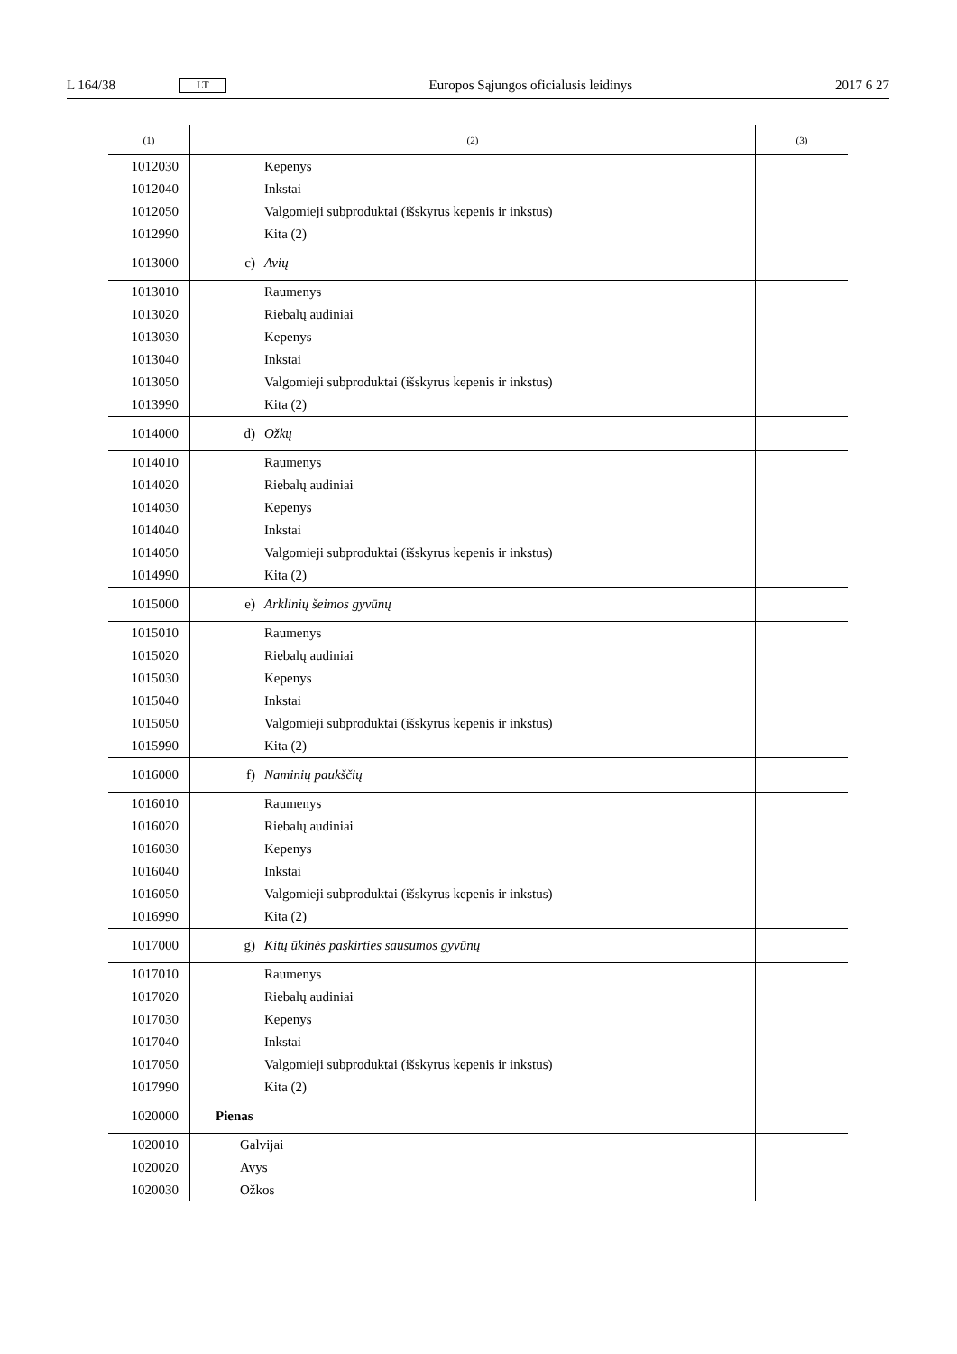L 164/38 LT Europos Sąjungos oficialusis leidinys 2017 6 27
| (1) | (2) | (3) |
| --- | --- | --- |
| 1012030 | Kepenys | |
| 1012040 | Inkstai | |
| 1012050 | Valgomieji subproduktai (išskyrus kepenis ir inkstus) | |
| 1012990 | Kita (2) | |
| 1013000 | c) Avių | |
| 1013010 | Raumenys | |
| 1013020 | Riebalų audiniai | |
| 1013030 | Kepenys | |
| 1013040 | Inkstai | |
| 1013050 | Valgomieji subproduktai (išskyrus kepenis ir inkstus) | |
| 1013990 | Kita (2) | |
| 1014000 | d) Ožkų | |
| 1014010 | Raumenys | |
| 1014020 | Riebalų audiniai | |
| 1014030 | Kepenys | |
| 1014040 | Inkstai | |
| 1014050 | Valgomieji subproduktai (išskyrus kepenis ir inkstus) | |
| 1014990 | Kita (2) | |
| 1015000 | e) Arklinių šeimos gyvūnų | |
| 1015010 | Raumenys | |
| 1015020 | Riebalų audiniai | |
| 1015030 | Kepenys | |
| 1015040 | Inkstai | |
| 1015050 | Valgomieji subproduktai (išskyrus kepenis ir inkstus) | |
| 1015990 | Kita (2) | |
| 1016000 | f) Naminių paukščių | |
| 1016010 | Raumenys | |
| 1016020 | Riebalų audiniai | |
| 1016030 | Kepenys | |
| 1016040 | Inkstai | |
| 1016050 | Valgomieji subproduktai (išskyrus kepenis ir inkstus) | |
| 1016990 | Kita (2) | |
| 1017000 | g) Kitų ūkinės paskirties sausumos gyvūnų | |
| 1017010 | Raumenys | |
| 1017020 | Riebalų audiniai | |
| 1017030 | Kepenys | |
| 1017040 | Inkstai | |
| 1017050 | Valgomieji subproduktai (išskyrus kepenis ir inkstus) | |
| 1017990 | Kita (2) | |
| 1020000 | Pienas | |
| 1020010 | Galvijai | |
| 1020020 | Avys | |
| 1020030 | Ožkos | |